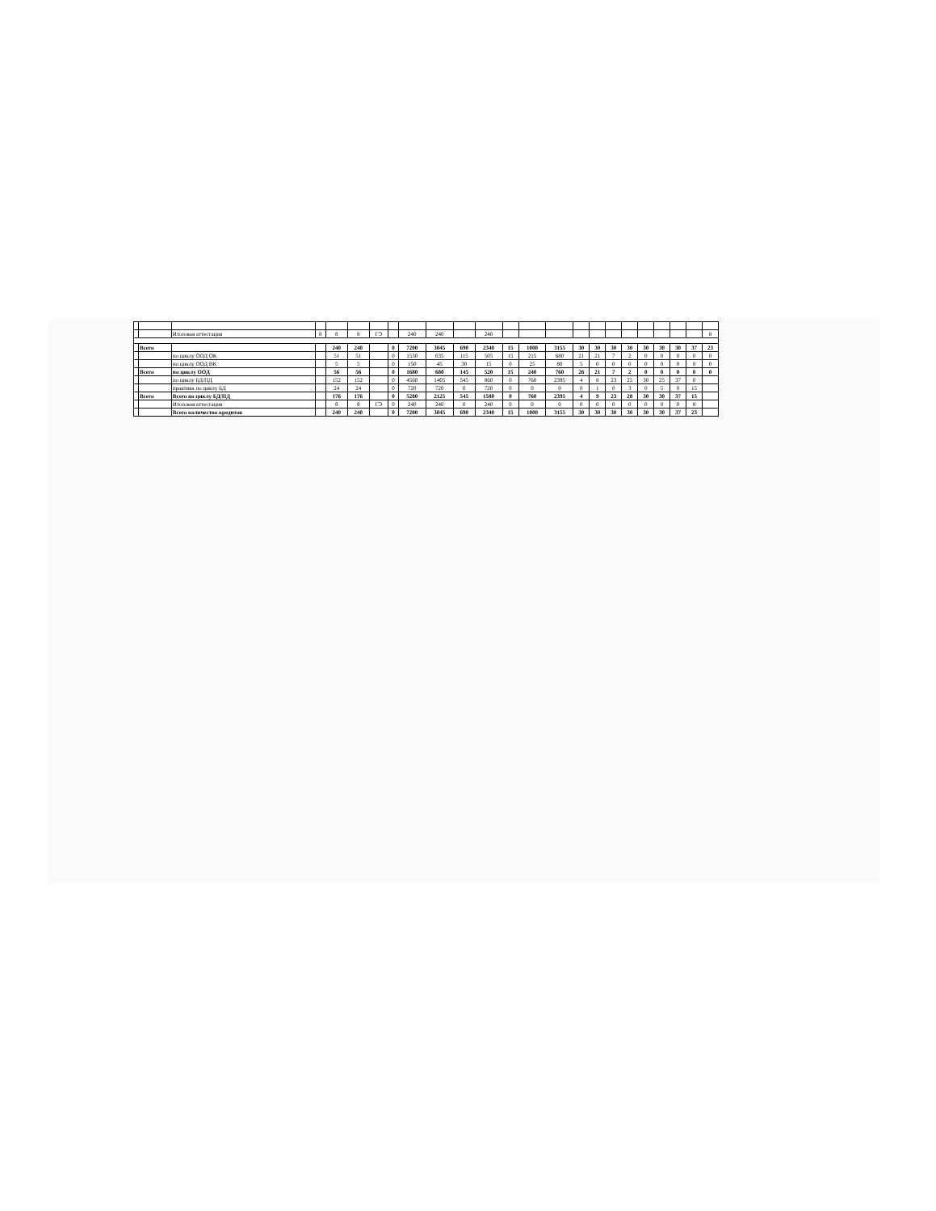| | | Итоговая аттестация | 8 | 8 | 8 | ГЭ | | 240 | 240 | | 240 | | | | | | | | | | | | 8 |
| | Всего | | | 240 | 240 | | 0 | 7200 | 3045 | 690 | 2340 | 15 | 1000 | 3155 | 30 | 30 | 30 | 30 | 30 | 30 | 30 | 37 | 23 |
| | | по циклу ООД ОК | | 51 | 51 | | 0 | 1530 | 635 | 115 | 505 | 15 | 215 | 680 | 21 | 21 | 7 | 2 | 0 | 0 | 0 | 0 | 0 |
| | | по циклу ООД ВК | | 5 | 5 | | 0 | 150 | 45 | 30 | 15 | 0 | 25 | 80 | 5 | 0 | 0 | 0 | 0 | 0 | 0 | 0 | 0 |
| | Всего | по циклу ООД | | 56 | 56 | | 0 | 1680 | 680 | 145 | 520 | 15 | 240 | 760 | 26 | 21 | 7 | 2 | 0 | 0 | 0 | 0 | 0 |
| | | по циклу БД/ПД | | 152 | 152 | | 0 | 4560 | 1405 | 545 | 860 | 0 | 760 | 2395 | 4 | 8 | 23 | 25 | 30 | 25 | 37 | 0 | |
| | | практика по циклу БД | | 24 | 24 | | 0 | 720 | 720 | 0 | 720 | 0 | 0 | 0 | 0 | 1 | 0 | 3 | 0 | 5 | 0 | 15 | |
| | Всего | Всего по циклу БД/ПД | | 176 | 176 | | 0 | 5280 | 2125 | 545 | 1580 | 0 | 760 | 2395 | 4 | 9 | 23 | 28 | 30 | 30 | 37 | 15 | |
| | | Итоговая аттестация | | 8 | 8 | ГЭ | 0 | 240 | 240 | 0 | 240 | 0 | 0 | 0 | 0 | 0 | 0 | 0 | 0 | 0 | 0 | 8 | |
| | | Всего количество кредитов | | 240 | 240 | | 0 | 7200 | 3045 | 690 | 2340 | 15 | 1000 | 3155 | 30 | 30 | 30 | 30 | 30 | 30 | 37 | 23 | |